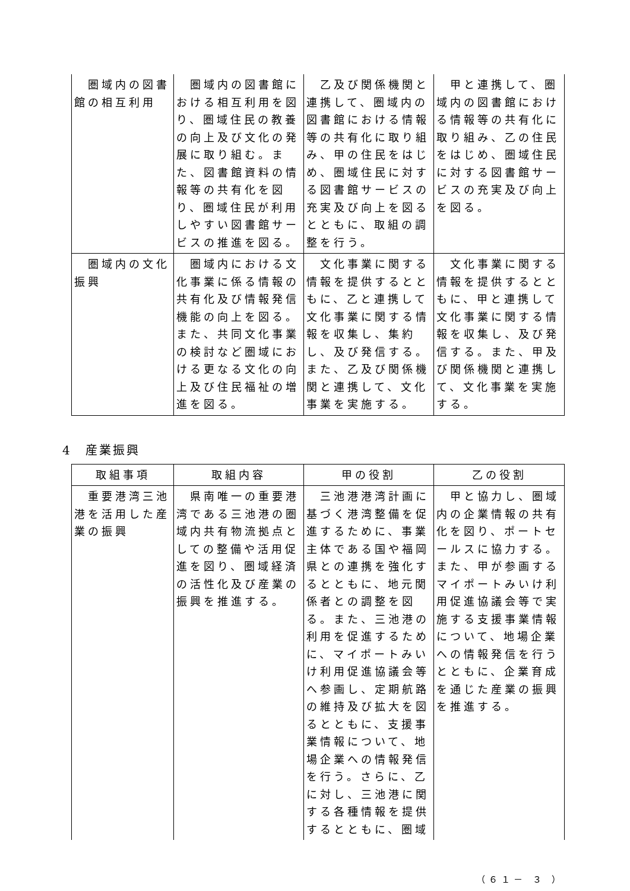| 圏域内の図書館の相互利用 | 圏域内の図書館における相互利用を図り、圏域住民の教養の向上及び文化の発展に取り組む。また、図書館資料の情報等の共有化を図り、圏域住民が利用しやすい図書館サービスの推進を図る。 | 乙及び関係機関と連携して、圏域内の図書館における情報等の共有化に取り組み、甲の住民をはじめ、圏域住民に対する図書館サービスの充実及び向上を図るとともに、取組の調整を行う。 | 甲と連携して、圏域内の図書館における情報等の共有化に取り組み、乙の住民をはじめ、圏域住民に対する図書館サービスの充実及び向上を図る。 |
| 圏域内の文化振興 | 圏域内における文化事業に係る情報の共有化及び情報発信機能の向上を図る。また、共同文化事業の検討など圏域における更なる文化の向上及び住民福祉の増進を図る。 | 文化事業に関する情報を提供するとともに、乙と連携して文化事業に関する情報を収集し、集約し、及び発信する。また、乙及び関係機関と連携して、文化事業を実施する。 | 文化事業に関する情報を提供するとともに、甲と連携して文化事業に関する情報を収集し、及び発信する。また、甲及び関係機関と連携して、文化事業を実施する。 |
4　産業振興
| 取組事項 | 取組内容 | 甲の役割 | 乙の役割 |
| --- | --- | --- | --- |
| 重要港湾三池港を活用した産業の振興 | 県南唯一の重要港湾である三池港の圏域内共有物流拠点としての整備や活用促進を図り、圏域経済の活性化及び産業の振興を推進する。 | 三池港港湾計画に基づく港湾整備を促進するために、事業主体である国や福岡県との連携を強化するとともに、地元関係者との調整を図る。また、三池港の利用を促進するために、マイポートみいけ利用促進協議会等へ参画し、定期航路の維持及び拡大を図るとともに、支援事業情報について、地場企業への情報発信を行う。さらに、乙に対し、三池港に関する各種情報を提供するとともに、圏域 | 甲と協力し、圏域内の企業情報の共有化を図り、ポートセールスに協力する。また、甲が参画するマイポートみいけ利用促進協議会等で実施する支援事業情報について、地場企業への情報発信を行うとともに、企業育成を通じた産業の振興を推進する。 |
（６１－ ３ ）